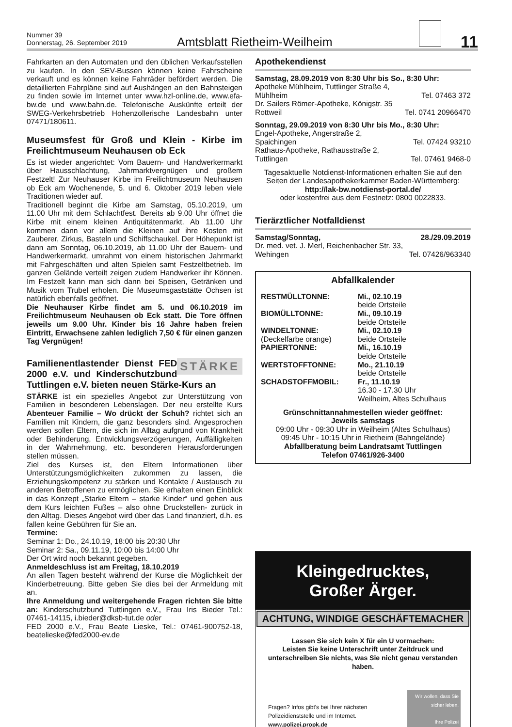Nummer 39
Donnerstag, 26. September 2019
Amtsblatt Rietheim-Weilheim
11
Fahrkarten an den Automaten und den üblichen Verkaufsstellen zu kaufen. In den SEV-Bussen können keine Fahrscheine verkauft und es können keine Fahrräder befördert werden. Die detaillierten Fahrpläne sind auf Aushängen an den Bahnsteigen zu finden sowie im Internet unter www.hzl-online.de, www.efa-bw.de und www.bahn.de. Telefonische Auskünfte erteilt der SWEG-Verkehrsbetrieb Hohenzollerische Landesbahn unter 07471/180611.
Museumsfest für Groß und Klein - Kirbe im Freilichtmuseum Neuhausen ob Eck
Es ist wieder angerichtet: Vom Bauern- und Handwerkermarkt über Hausschlachtung, Jahrmarktvergnügen und großem Festzelt! Zur Neuhauser Kirbe im Freilichtmuseum Neuhausen ob Eck am Wochenende, 5. und 6. Oktober 2019 leben viele Traditionen wieder auf.
Traditionell beginnt die Kirbe am Samstag, 05.10.2019, um 11.00 Uhr mit dem Schlachtfest. Bereits ab 9.00 Uhr öffnet die Kirbe mit einem kleinen Antiquitätenmarkt. Ab 11.00 Uhr kommen dann vor allem die Kleinen auf ihre Kosten mit Zauberer, Zirkus, Basteln und Schiffschaukel. Der Höhepunkt ist dann am Sonntag, 06.10.2019, ab 11.00 Uhr der Bauern- und Handwerkermarkt, umrahmt von einem historischen Jahrmarkt mit Fahrgeschäften und alten Spielen samt Festzeltbetrieb. Im ganzen Gelände verteilt zeigen zudem Handwerker ihr Können. Im Festzelt kann man sich dann bei Speisen, Getränken und Musik vom Trubel erholen. Die Museumsgaststätte Ochsen ist natürlich ebenfalls geöffnet.
Die Neuhauser Kirbe findet am 5. und 06.10.2019 im Freilichtmuseum Neuhausen ob Eck statt. Die Tore öffnen jeweils um 9.00 Uhr. Kinder bis 16 Jahre haben freien Eintritt, Erwachsene zahlen lediglich 7,50 € für einen ganzen Tag Vergnügen!
STÄRKE Familienentlastender Dienst FED 2000 e.V. und Kinderschutzbund Tuttlingen e.V. bieten neuen Stärke-Kurs an
STÄRKE ist ein spezielles Angebot zur Unterstützung von Familien in besonderen Lebenslagen. Der neu erstellte Kurs Abenteuer Familie – Wo drückt der Schuh? richtet sich an Familien mit Kindern, die ganz besonders sind. Angesprochen werden sollen Eltern, die sich im Alltag aufgrund von Krankheit oder Behinderung, Entwicklungsverzögerungen, Auffälligkeiten in der Wahrnehmung, etc. besonderen Herausforderungen stellen müssen.
Ziel des Kurses ist, den Eltern Informationen über Unterstützungsmöglichkeiten zukommen zu lassen, die Erziehungskompetenz zu stärken und Kontakte / Austausch zu anderen Betroffenen zu ermöglichen. Sie erhalten einen Einblick in das Konzept „Starke Eltern – starke Kinder“ und gehen aus dem Kurs leichten Fußes – also ohne Druckstellen- zurück in den Alltag. Dieses Angebot wird über das Land finanziert, d.h. es fallen keine Gebühren für Sie an.
Termine:
Seminar 1: Do., 24.10.19, 18:00 bis 20:30 Uhr
Seminar 2: Sa., 09.11.19, 10:00 bis 14:00 Uhr
Der Ort wird noch bekannt gegeben.
Anmeldeschluss ist am Freitag, 18.10.2019
An allen Tagen besteht während der Kurse die Möglichkeit der Kinderbetreuung. Bitte geben Sie dies bei der Anmeldung mit an.
Ihre Anmeldung und weitergehende Fragen richten Sie bitte an: Kinderschutzbund Tuttlingen e.V., Frau Iris Bieder Tel.: 07461-14115, i.bieder@dksb-tut.de oder
FED 2000 e.V., Frau Beate Lieske, Tel.: 07461-900752-18, beatelieske@fed2000-ev.de
Apothekendienst
Samstag, 28.09.2019 von 8:30 Uhr bis So., 8:30 Uhr:
Apotheke Mühlheim, Tuttlinger Straße 4,
Mühlheim Tel. 07463 372
Dr. Sailers Römer-Apotheke, Königstr. 35
Rottweil Tel. 0741 20966470
Sonntag, 29.09.2019 von 8:30 Uhr bis Mo., 8:30 Uhr:
Engel-Apotheke, Angerstraße 2,
Spaichingen Tel. 07424 93210
Rathaus-Apotheke, Rathausstraße 2,
Tuttlingen Tel. 07461 9468-0
Tagesaktuelle Notdienst-Informationen erhalten Sie auf den Seiten der Landesapothekerkammer Baden-Württemberg: http://lak-bw.notdienst-portal.de/
oder kostenfrei aus dem Festnetz: 0800 0022833.
Tierärztlicher Notfalldienst
Samstag/Sonntag, 28./29.09.2019
Dr. med. vet. J. Merl, Reichenbacher Str. 33,
Wehingen Tel. 07426/963340
Abfallkalender
RESTMÜLLTONNE:
Mi., 02.10.19
beide Ortsteile
BIOMÜLLTONNE:
Mi., 09.10.19
beide Ortsteile
WINDELTONNE:
(Deckelfarbe orange)
Mi., 02.10.19
beide Ortsteile
PAPIERTONNE:
Mi., 16.10.19
beide Ortsteile
WERTSTOFFTONNE:
Mo., 21.10.19
beide Ortsteile
SCHADSTOFFMOBIL:
Fr., 11.10.19
16.30 - 17.30 Uhr
Weilheim, Altes Schulhaus
Grünschnittannahmestellen wieder geöffnet:
Jeweils samstags
09:00 Uhr - 09:30 Uhr in Weilheim (Altes Schulhaus)
09:45 Uhr - 10:15 Uhr in Rietheim (Bahngelände)
Abfallberatung beim Landratsamt Tuttlingen
Telefon 07461/926-3400
Kleingedrucktes,
Großer Ärger.
ACHTUNG, WINDIGE GESCHÄFTEMACHER
Lassen Sie sich kein X für ein U vormachen:
Leisten Sie keine Unterschrift unter Zeitdruck und unterschreiben Sie nichts, was Sie nicht genau verstanden haben.
Fragen? Infos gibt's bei Ihrer nächsten
Polizeidienststelle und im Internet.
www.polizei.propk.de
Wir wollen, dass Sie sicher leben.
Ihre Polizei